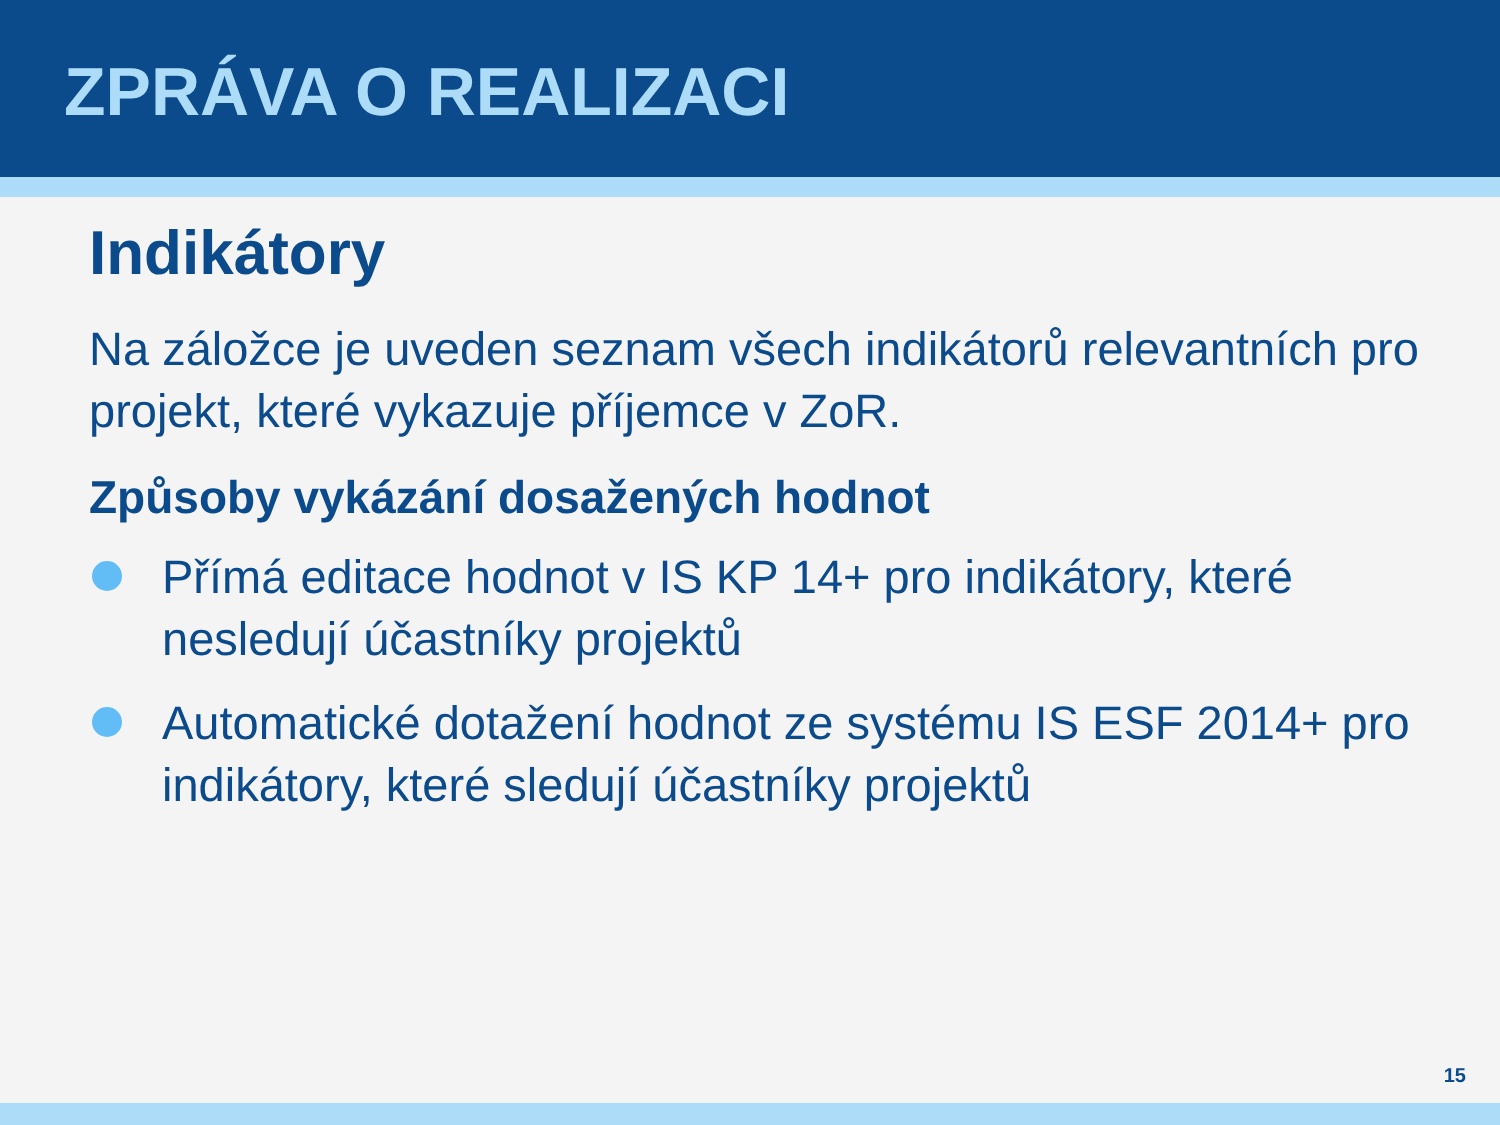ZPRÁVA O REALIZACI
Indikátory
Na záložce je uveden seznam všech indikátorů relevantních pro projekt, které vykazuje příjemce v ZoR.
Způsoby vykázání dosažených hodnot
Přímá editace hodnot v IS KP 14+ pro indikátory, které nesledují účastníky projektů
Automatické dotažení hodnot ze systému IS ESF 2014+ pro indikátory, které sledují účastníky projektů
15